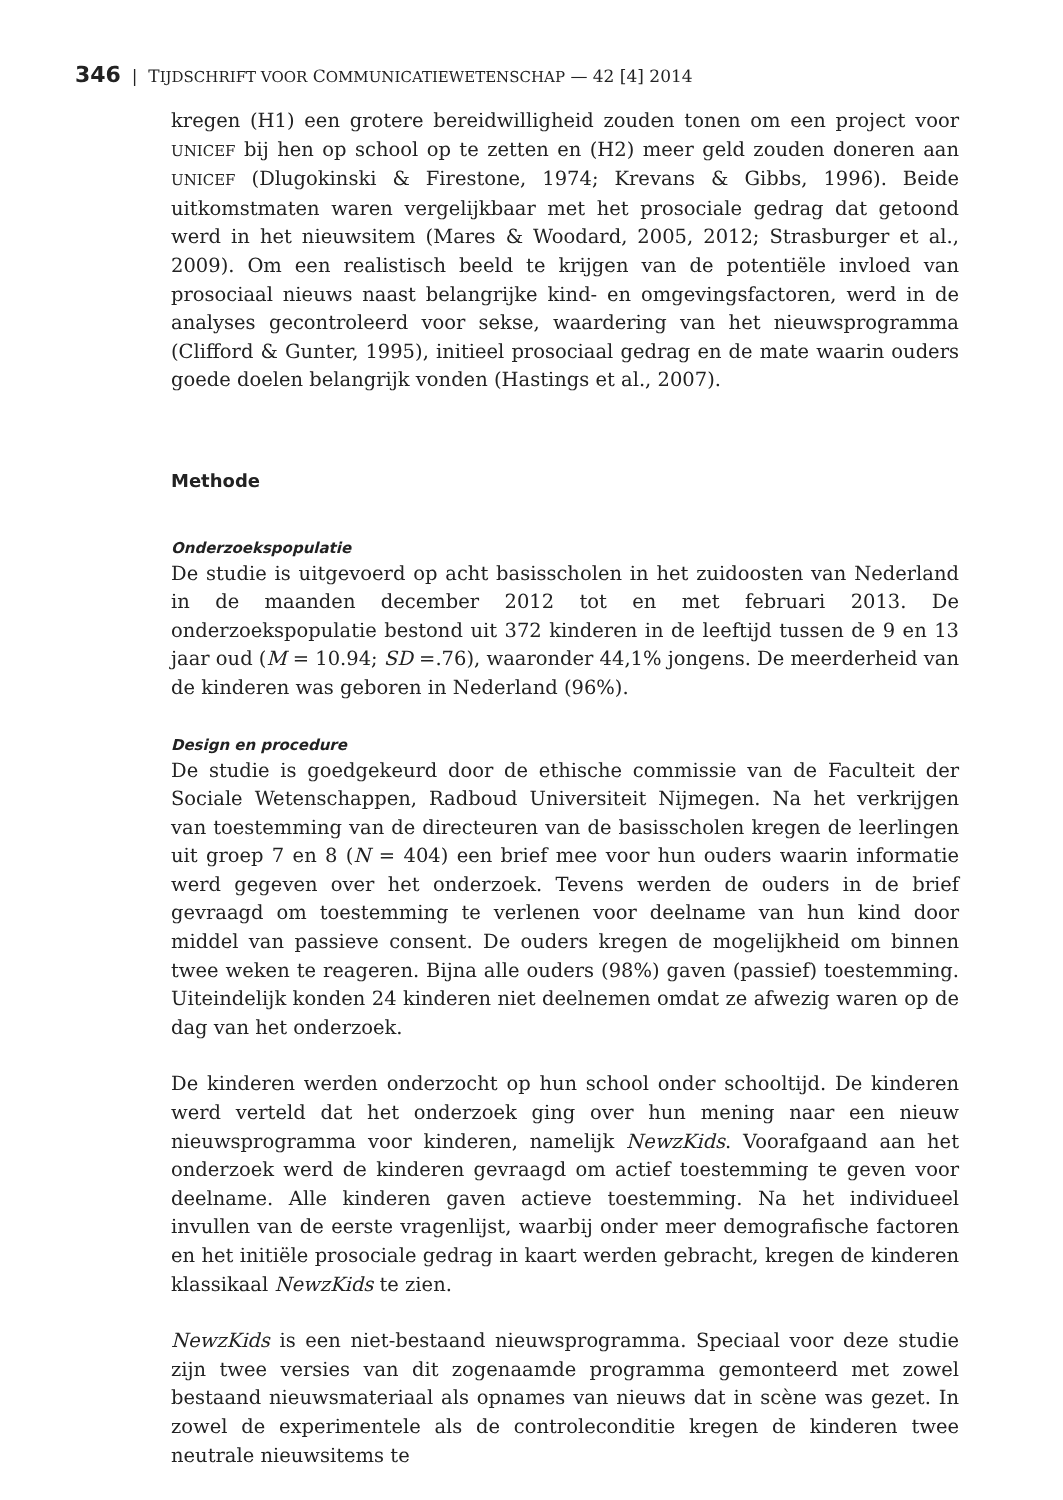346 | TIJDSCHRIFT VOOR COMMUNICATIEWETENSCHAP — 42 [4] 2014
kregen (H1) een grotere bereidwilligheid zouden tonen om een project voor UNICEF bij hen op school op te zetten en (H2) meer geld zouden doneren aan UNICEF (Dlugokinski & Firestone, 1974; Krevans & Gibbs, 1996). Beide uitkomstmaten waren vergelijkbaar met het prosociale gedrag dat getoond werd in het nieuwsitem (Mares & Woodard, 2005, 2012; Strasburger et al., 2009). Om een realistisch beeld te krijgen van de potentiële invloed van prosociaal nieuws naast belangrijke kind- en omgevingsfactoren, werd in de analyses gecontroleerd voor sekse, waardering van het nieuwsprogramma (Clifford & Gunter, 1995), initieel prosociaal gedrag en de mate waarin ouders goede doelen belangrijk vonden (Hastings et al., 2007).
Methode
Onderzoekspopulatie
De studie is uitgevoerd op acht basisscholen in het zuidoosten van Nederland in de maanden december 2012 tot en met februari 2013. De onderzoekspopulatie bestond uit 372 kinderen in de leeftijd tussen de 9 en 13 jaar oud (M = 10.94; SD =.76), waaronder 44,1% jongens. De meerderheid van de kinderen was geboren in Nederland (96%).
Design en procedure
De studie is goedgekeurd door de ethische commissie van de Faculteit der Sociale Wetenschappen, Radboud Universiteit Nijmegen. Na het verkrijgen van toestemming van de directeuren van de basisscholen kregen de leerlingen uit groep 7 en 8 (N = 404) een brief mee voor hun ouders waarin informatie werd gegeven over het onderzoek. Tevens werden de ouders in de brief gevraagd om toestemming te verlenen voor deelname van hun kind door middel van passieve consent. De ouders kregen de mogelijkheid om binnen twee weken te reageren. Bijna alle ouders (98%) gaven (passief) toestemming. Uiteindelijk konden 24 kinderen niet deelnemen omdat ze afwezig waren op de dag van het onderzoek.
De kinderen werden onderzocht op hun school onder schooltijd. De kinderen werd verteld dat het onderzoek ging over hun mening naar een nieuw nieuwsprogramma voor kinderen, namelijk NewzKids. Voorafgaand aan het onderzoek werd de kinderen gevraagd om actief toestemming te geven voor deelname. Alle kinderen gaven actieve toestemming. Na het individueel invullen van de eerste vragenlijst, waarbij onder meer demografische factoren en het initiële prosociale gedrag in kaart werden gebracht, kregen de kinderen klassikaal NewzKids te zien.
NewzKids is een niet-bestaand nieuwsprogramma. Speciaal voor deze studie zijn twee versies van dit zogenaamde programma gemonteerd met zowel bestaand nieuwsmateriaal als opnames van nieuws dat in scène was gezet. In zowel de experimentele als de controleconditie kregen de kinderen twee neutrale nieuwsitems te